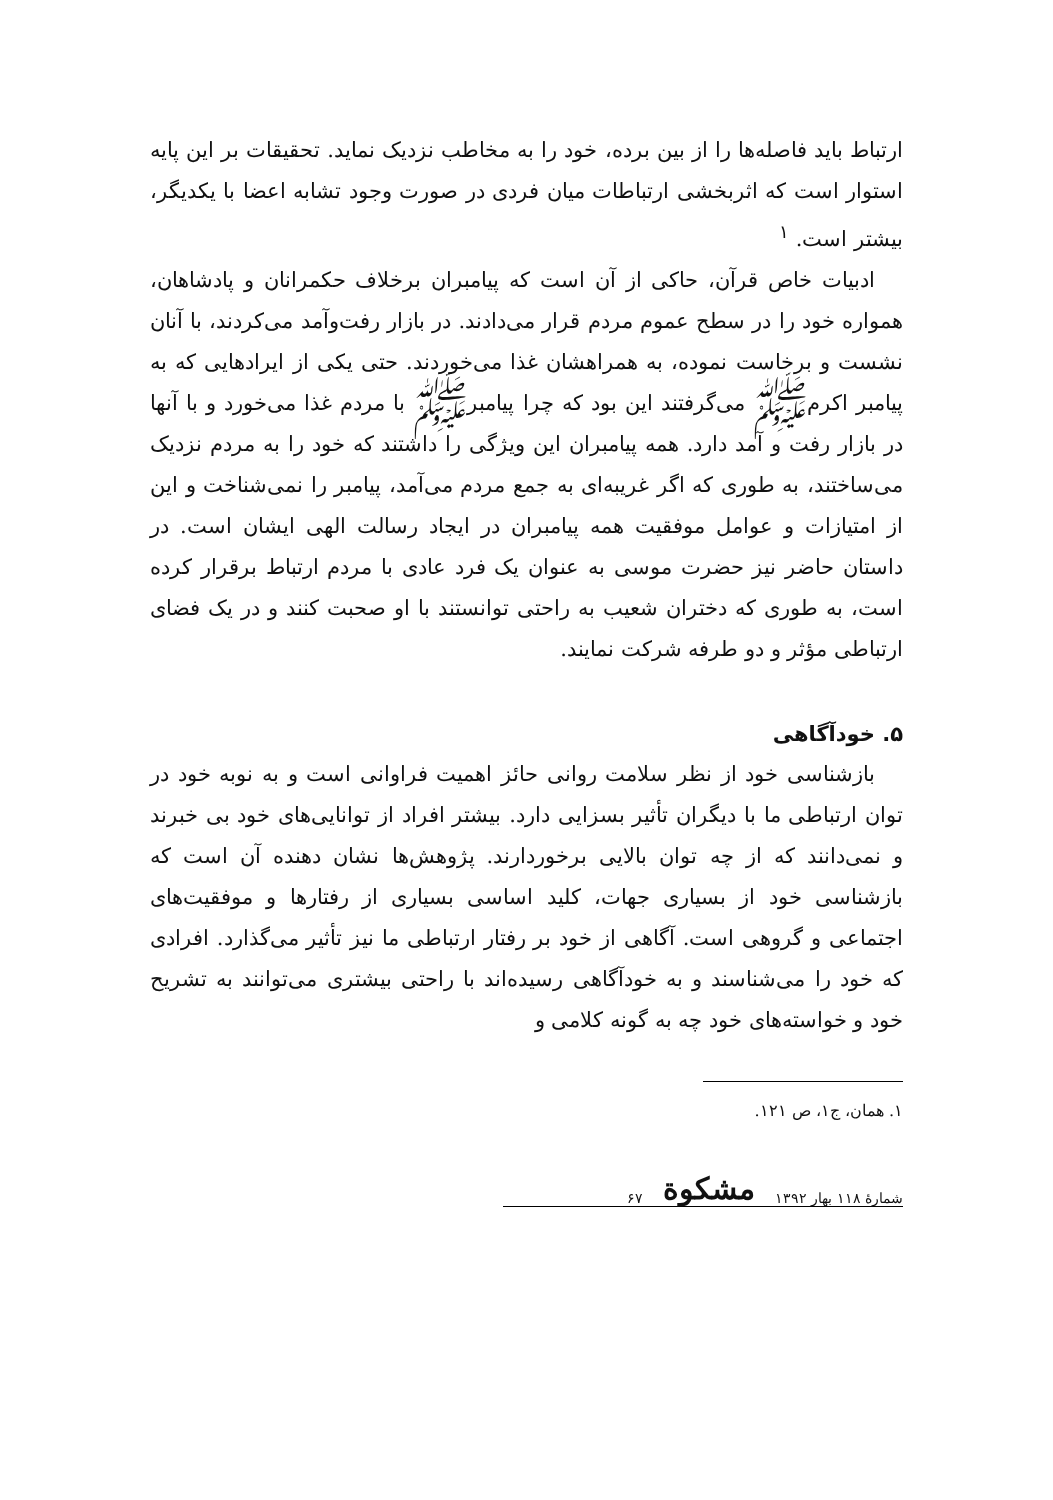ارتباط باید فاصله‌ها را از بین برده، خود را به مخاطب نزدیک نماید. تحقیقات بر این پایه استوار است که اثربخشی ارتباطات میان فردی در صورت وجود تشابه اعضا با یکدیگر، بیشتر است. <sup>۱</sup>
ادبیات خاص قرآن، حاکی از آن است که پیامبران برخلاف حکمرانان و پادشاهان، همواره خود را در سطح عموم مردم قرار می‌دادند. در بازار رفت‌وآمد می‌کردند، با آنان نشست و برخاست نموده، به همراهشان غذا می‌خوردند. حتی یکی از ایرادهایی که به پیامبر اکرمﷺ می‌گرفتند این بود که چرا پیامبرﷺ با مردم غذا می‌خورد و با آنها در بازار رفت و آمد دارد. همه پیامبران این ویژگی را داشتند که خود را به مردم نزدیک می‌ساختند، به طوری که اگر غریبه‌ای به جمع مردم می‌آمد، پیامبر را نمی‌شناخت و این از امتیازات و عوامل موفقیت همه پیامبران در ایجاد رسالت الهی ایشان است. در داستان حاضر نیز حضرت موسی به عنوان یک فرد عادی با مردم ارتباط برقرار کرده است، به طوری که دختران شعیب به راحتی توانستند با او صحبت کنند و در یک فضای ارتباطی مؤثر و دو طرفه شرکت نمایند.
۵. خودآگاهی
بازشناسی خود از نظر سلامت روانی حائز اهمیت فراوانی است و به نوبه خود در توان ارتباطی ما با دیگران تأثیر بسزایی دارد. بیشتر افراد از توانایی‌های خود بی خبرند و نمی‌دانند که از چه توان بالایی برخوردارند. پژوهش‌ها نشان دهنده آن است که بازشناسی خود از بسیاری جهات، کلید اساسی بسیاری از رفتارها و موفقیت‌های اجتماعی و گروهی است. آگاهی از خود بر رفتار ارتباطی ما نیز تأثیر می‌گذارد. افرادی که خود را می‌شناسند و به خودآگاهی رسیده‌اند با راحتی بیشتری می‌توانند به تشریح خود و خواسته‌های خود چه به گونه کلامی و
۱. همان، ج۱، ص ۱۲۱.
شمارهٔ ۱۱۸ بهار ۱۳۹۲ مشکوة ۶۷